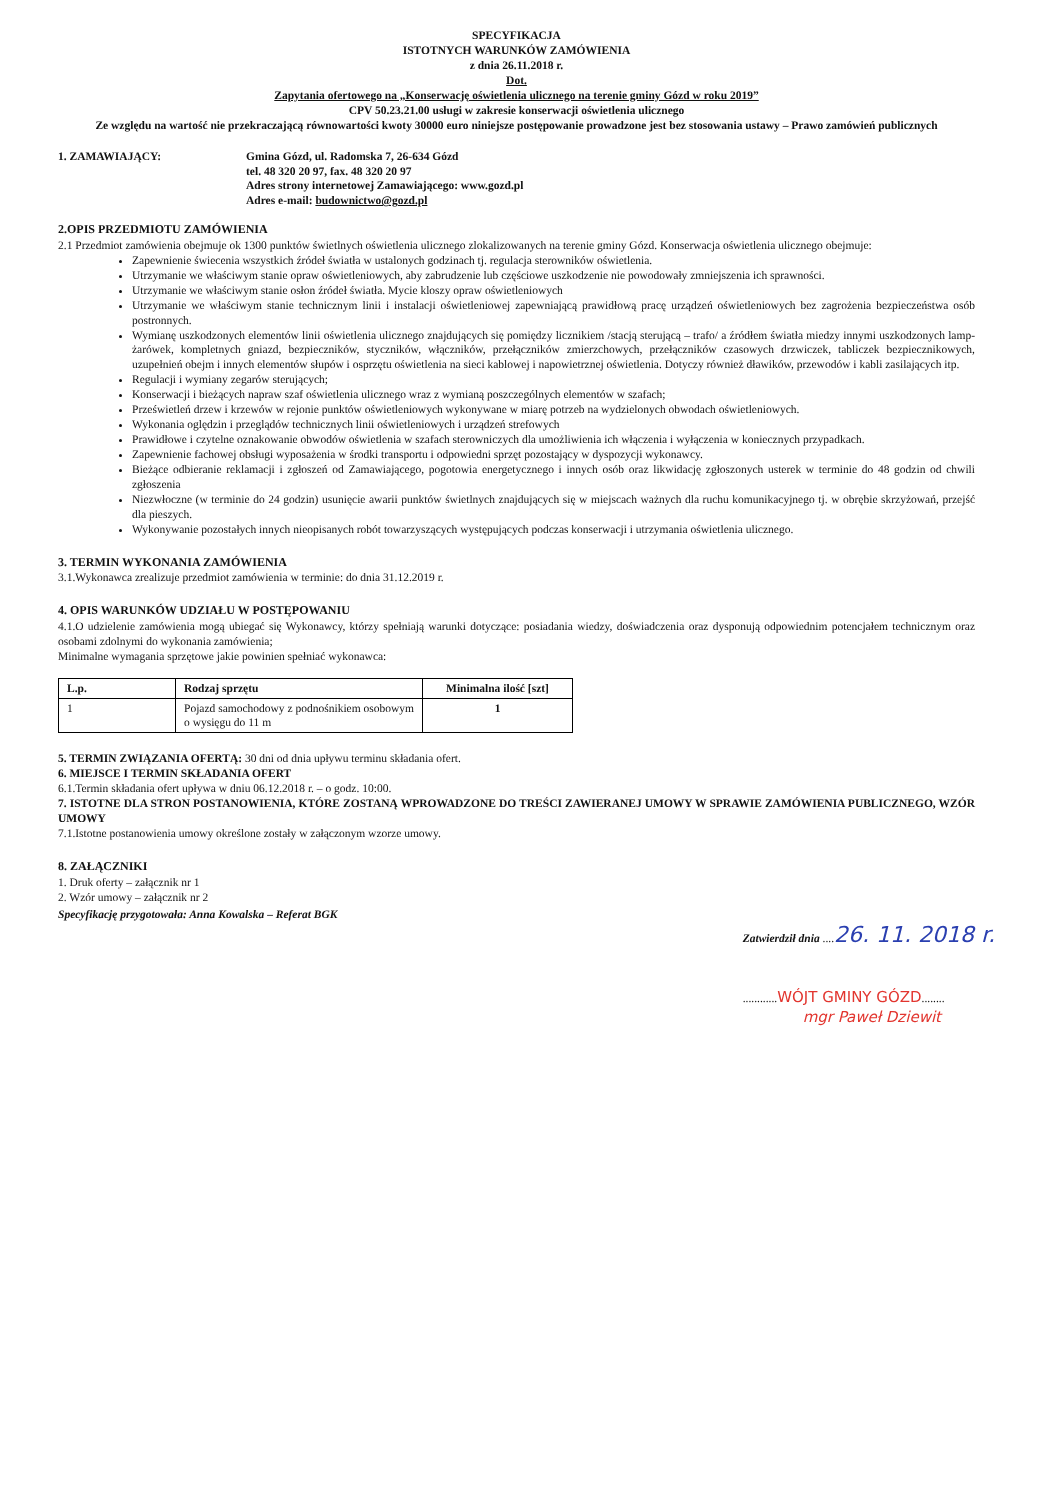SPECYFIKACJA
ISTOTNYCH WARUNKÓW ZAMÓWIENIA
z dnia 26.11.2018 r.
Dot.
Zapytania ofertowego na „Konserwację oświetlenia ulicznego na terenie gminy Gózd w roku 2019”
CPV 50.23.21.00 usługi w zakresie konserwacji oświetlenia ulicznego
Ze względu na wartość nie przekraczającą równowartości kwoty 30000 euro niniejsze postępowanie prowadzone jest bez stosowania ustawy – Prawo zamówień publicznych
1. ZAMAWIAJĄCY: Gmina Gózd, ul. Radomska 7, 26-634 Gózd
tel. 48 320 20 97, fax. 48 320 20 97
Adres strony internetowej Zamawiającego: www.gozd.pl
Adres e-mail: budownictwo@gozd.pl
2.OPIS PRZEDMIOTU ZAMÓWIENIA
2.1 Przedmiot zamówienia obejmuje ok 1300 punktów świetlnych oświetlenia ulicznego zlokalizowanych na terenie gminy Gózd. Konserwacja oświetlenia ulicznego obejmuje:
Zapewnienie świecenia wszystkich źródeł światła w ustalonych godzinach tj. regulacja sterowników oświetlenia.
Utrzymanie we właściwym stanie opraw oświetleniowych, aby zabrudzenie lub częściowe uszkodzenie nie powodowały zmniejszenia ich sprawności.
Utrzymanie we właściwym stanie osłon źródeł światła. Mycie kloszy opraw oświetleniowych
Utrzymanie we właściwym stanie technicznym linii i instalacji oświetleniowej zapewniającą prawidłową pracę urządzeń oświetleniowych bez zagrożenia bezpieczeństwa osób postronnych.
Wymianę uszkodzonych elementów linii oświetlenia ulicznego znajdujących się pomiędzy licznikiem /stacją sterującą – trafo/ a źródłem światła miedzy innymi uszkodzonych lamp-żarówek, kompletnych gniazd, bezpieczników, styczników, włączników, przełączników zmierzchowych, przełączników czasowych drzwiczek, tabliczek bezpiecznikowych, uzupełnień obejm i innych elementów słupów i osprzętu oświetlenia na sieci kablowej i napowietrznej oświetlenia. Dotyczy również dławików, przewodów i kabli zasilających itp.
Regulacji i wymiany zegarów sterujących;
Konserwacji i bieżących napraw szaf oświetlenia ulicznego wraz z wymianą poszczególnych elementów w szafach;
Prześwietleń drzew i krzewów w rejonie punktów oświetleniowych wykonywane w miarę potrzeb na wydzielonych obwodach oświetleniowych.
Wykonania oględzin i przeglądów technicznych linii oświetleniowych i urządzeń strefowych
Prawidłowe i czytelne oznakowanie obwodów oświetlenia w szafach sterowniczych dla umożliwienia ich włączenia i wyłączenia w koniecznych przypadkach.
Zapewnienie fachowej obsługi wyposażenia w środki transportu i odpowiedni sprzęt pozostający w dyspozycji wykonawcy.
Bieżące odbieranie reklamacji i zgłoszeń od Zamawiającego, pogotowia energetycznego i innych osób oraz likwidację zgłoszonych usterek w terminie do 48 godzin od chwili zgłoszenia
Niezwłoczne (w terminie do 24 godzin) usunięcie awarii punktów świetlnych znajdujących się w miejscach ważnych dla ruchu komunikacyjnego tj. w obrębie skrzyżowań, przejść dla pieszych.
Wykonywanie pozostałych innych nieopisanych robót towarzyszących występujących podczas konserwacji i utrzymania oświetlenia ulicznego.
3. TERMIN WYKONANIA ZAMÓWIENIA
3.1.Wykonawca zrealizuje przedmiot zamówienia w terminie: do dnia 31.12.2019 r.
4. OPIS WARUNKÓW UDZIAŁU W POSTĘPOWANIU
4.1.O udzielenie zamówienia mogą ubiegać się Wykonawcy, którzy spełniają warunki dotyczące: posiadania wiedzy, doświadczenia oraz dysponują odpowiednim potencjałem technicznym oraz osobami zdolnymi do wykonania zamówienia;
Minimalne wymagania sprzętowe jakie powinien spełniać wykonawca:
| L.p. | Rodzaj sprzętu | Minimalna ilość [szt] |
| --- | --- | --- |
| 1 | Pojazd samochodowy z podnośnikiem osobowym o wysięgu do 11 m | 1 |
5. TERMIN ZWIĄZANIA OFERTĄ: 30 dni od dnia upływu terminu składania ofert.
6. MIEJSCE I TERMIN SKŁADANIA OFERT
6.1.Termin składania ofert upływa w dniu 06.12.2018 r. – o godz. 10:00.
7. ISTOTNE DLA STRON POSTANOWIENIA, KTÓRE ZOSTANĄ WPROWADZONE DO TREŚCI ZAWIERANEJ UMOWY W SPRAWIE ZAMÓWIENIA PUBLICZNEGO, WZÓR UMOWY
7.1.Istotne postanowienia umowy określone zostały w załączonym wzorze umowy.
8. ZAŁĄCZNIKI
1. Druk oferty – załącznik nr 1
2. Wzór umowy – załącznik nr 2
Specyfikację przygotowała: Anna Kowalska – Referat BGK
Zatwierdził dnia ....26. 11. 2018 r.
............WÓJT GMINY GÓZD........
mgr Paweł Dziewit